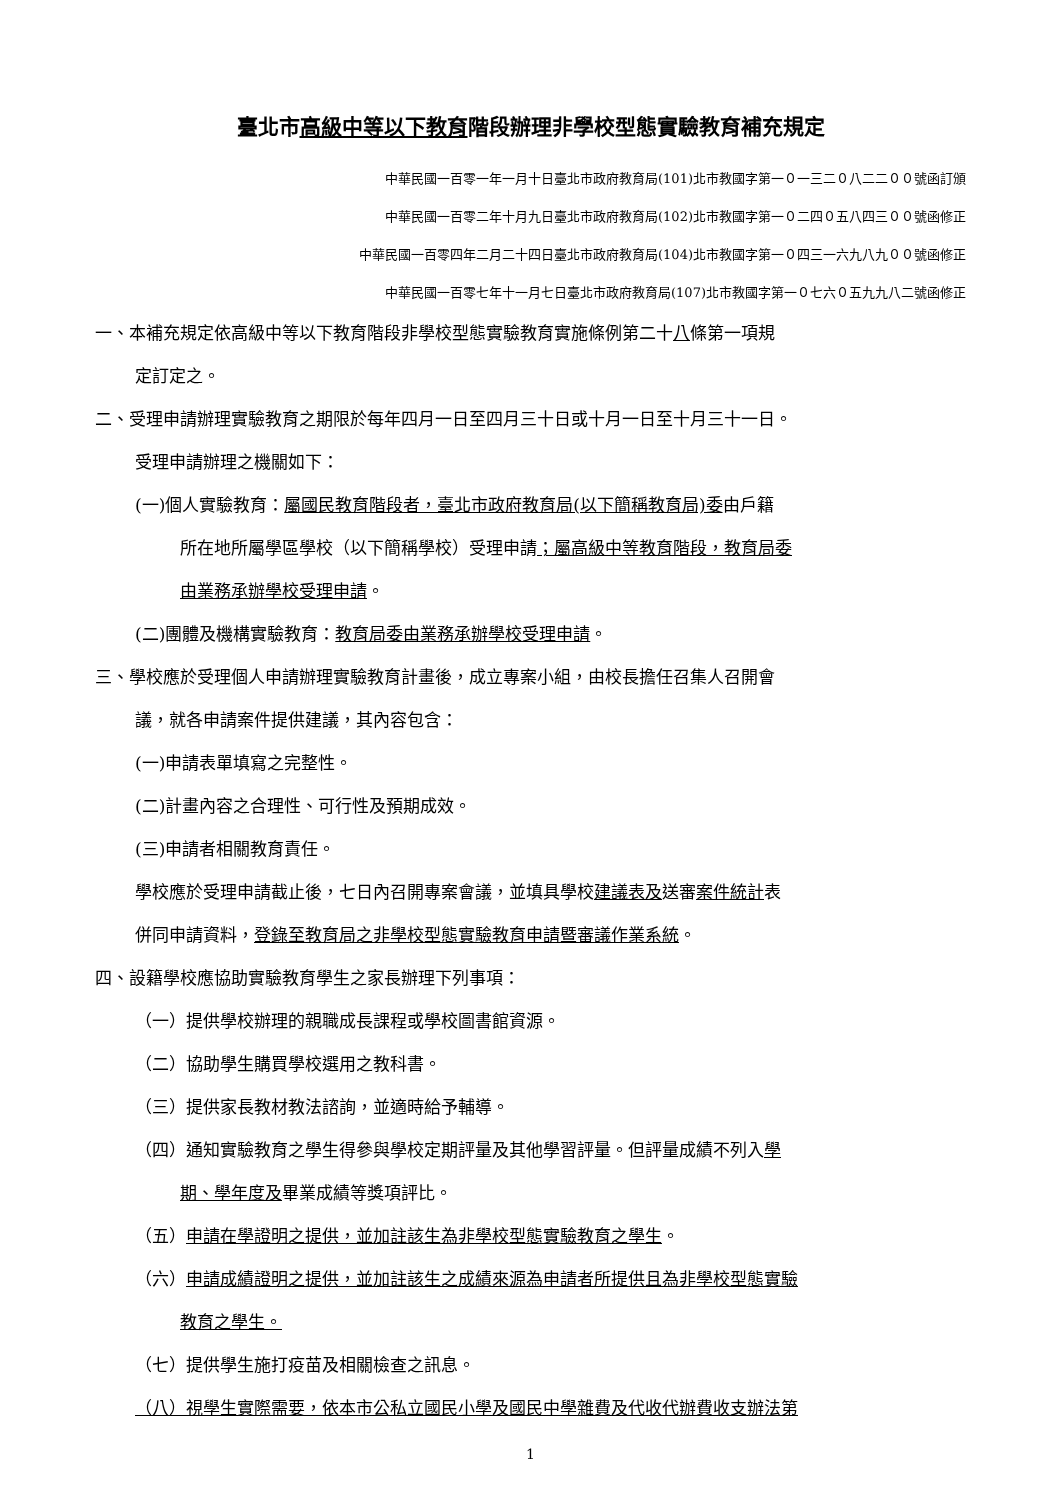臺北市高級中等以下教育階段辦理非學校型態實驗教育補充規定
中華民國一百零一年一月十日臺北市政府教育局(101)北市教國字第一０一三二０八二二００號函訂頒
中華民國一百零二年十月九日臺北市政府教育局(102)北市教國字第一０二四０五八四三００號函修正
中華民國一百零四年二月二十四日臺北市政府教育局(104)北市教國字第一０四三一六九八九００號函修正
中華民國一百零七年十一月七日臺北市政府教育局(107)北市教國字第一０七六０五九九八二號函修正
一、本補充規定依高級中等以下教育階段非學校型態實驗教育實施條例第二十八條第一項規
定訂定之。
二、受理申請辦理實驗教育之期限於每年四月一日至四月三十日或十月一日至十月三十一日。
受理申請辦理之機關如下：
(一)個人實驗教育：屬國民教育階段者，臺北市政府教育局(以下簡稱教育局)委由戶籍
所在地所屬學區學校（以下簡稱學校）受理申請；屬高級中等教育階段，教育局委
由業務承辦學校受理申請。
(二)團體及機構實驗教育：教育局委由業務承辦學校受理申請。
三、學校應於受理個人申請辦理實驗教育計畫後，成立專案小組，由校長擔任召集人召開會
議，就各申請案件提供建議，其內容包含：
(一)申請表單填寫之完整性。
(二)計畫內容之合理性、可行性及預期成效。
(三)申請者相關教育責任。
學校應於受理申請截止後，七日內召開專案會議，並填具學校建議表及送審案件統計表
併同申請資料，登錄至教育局之非學校型態實驗教育申請暨審議作業系統。
四、設籍學校應協助實驗教育學生之家長辦理下列事項：
（一）提供學校辦理的親職成長課程或學校圖書館資源。
（二）協助學生購買學校選用之教科書。
（三）提供家長教材教法諮詢，並適時給予輔導。
（四）通知實驗教育之學生得參與學校定期評量及其他學習評量。但評量成績不列入學
期、學年度及畢業成績等獎項評比。
（五）申請在學證明之提供，並加註該生為非學校型態實驗教育之學生。
（六）申請成績證明之提供，並加註該生之成績來源為申請者所提供且為非學校型態實驗
教育之學生。
（七）提供學生施打疫苗及相關檢查之訊息。
（八）視學生實際需要，依本市公私立國民小學及國民中學雜費及代收代辦費收支辦法第
1